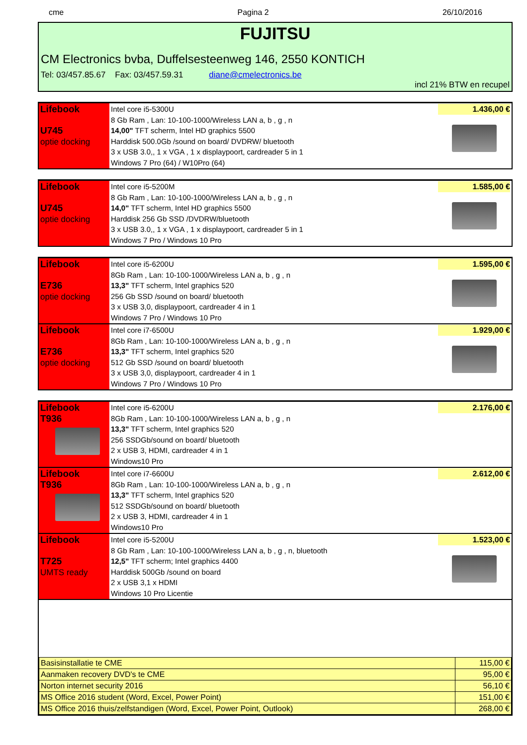cme Pagina 2 26/10/2016
FUJITSU
CM Electronics bvba, Duffelsesteenweg 146, 2550 KONTICH
Tel: 03/457.85.67 Fax: 03/457.59.31 diane@cmelectronics.be
incl 21% BTW en recupel
| Lifebook U745 optie docking | Intel core i5-5300U 8 Gb Ram , Lan: 10-100-1000/Wireless LAN a, b , g , n 14,00" TFT scherm, Intel HD graphics 5500 Harddisk 500.0Gb /sound on board/ DVDRW/ bluetooth 3 x USB 3.0,, 1 x VGA , 1 x displaypoort, cardreader 5 in 1 Windows 7 Pro (64) / W10Pro (64) | 1.436,00 € |
| Lifebook U745 optie docking | Intel core i5-5200M 8 Gb Ram , Lan: 10-100-1000/Wireless LAN a, b , g , n 14,0" TFT scherm, Intel HD graphics 5500 Harddisk 256 Gb SSD /DVDRW/bluetooth 3 x USB 3.0,, 1 x VGA , 1 x displaypoort, cardreader 5 in 1 Windows 7 Pro / Windows 10 Pro | 1.585,00 € |
| Lifebook E736 optie docking | Intel core i5-6200U 8Gb Ram , Lan: 10-100-1000/Wireless LAN a, b , g , n 13,3" TFT scherm, Intel graphics 520 256 Gb SSD /sound on board/ bluetooth 3 x USB 3,0, displaypoort, cardreader 4 in 1 Windows 7 Pro / Windows 10 Pro | 1.595,00 € |
| Lifebook E736 optie docking | Intel core i7-6500U 8Gb Ram , Lan: 10-100-1000/Wireless LAN a, b , g , n 13,3" TFT scherm, Intel graphics 520 512 Gb SSD /sound on board/ bluetooth 3 x USB 3,0, displaypoort, cardreader 4 in 1 Windows 7 Pro / Windows 10 Pro | 1.929,00 € |
| Lifebook T936 | Intel core i5-6200U 8Gb Ram , Lan: 10-100-1000/Wireless LAN a, b , g , n 13,3" TFT scherm, Intel graphics 520 256 SSDGb/sound on board/ bluetooth 2 x USB 3, HDMI, cardreader 4 in 1 Windows10 Pro | 2.176,00 € |
| Lifebook T936 | Intel core i7-6600U 8Gb Ram , Lan: 10-100-1000/Wireless LAN a, b , g , n 13,3" TFT scherm, Intel graphics 520 512 SSDGb/sound on board/ bluetooth 2 x USB 3, HDMI, cardreader 4 in 1 Windows10 Pro | 2.612,00 € |
| Lifebook T725 UMTS ready | Intel core i5-5200U 8 Gb Ram , Lan: 10-100-1000/Wireless LAN a, b , g , n, bluetooth 12,5" TFT scherm; Intel graphics 4400 Harddisk 500Gb /sound on board 2 x USB 3,1 x HDMI Windows 10 Pro Licentie | 1.523,00 € |
| Basisinstallatie te CME | 115,00 € |
| Aanmaken recovery DVD's te CME | 95,00 € |
| Norton internet security 2016 | 56,10 € |
| MS Office 2016 student (Word, Excel, Power Point) | 151,00 € |
| MS Office 2016 thuis/zelfstandigen (Word, Excel, Power Point, Outlook) | 268,00 € |